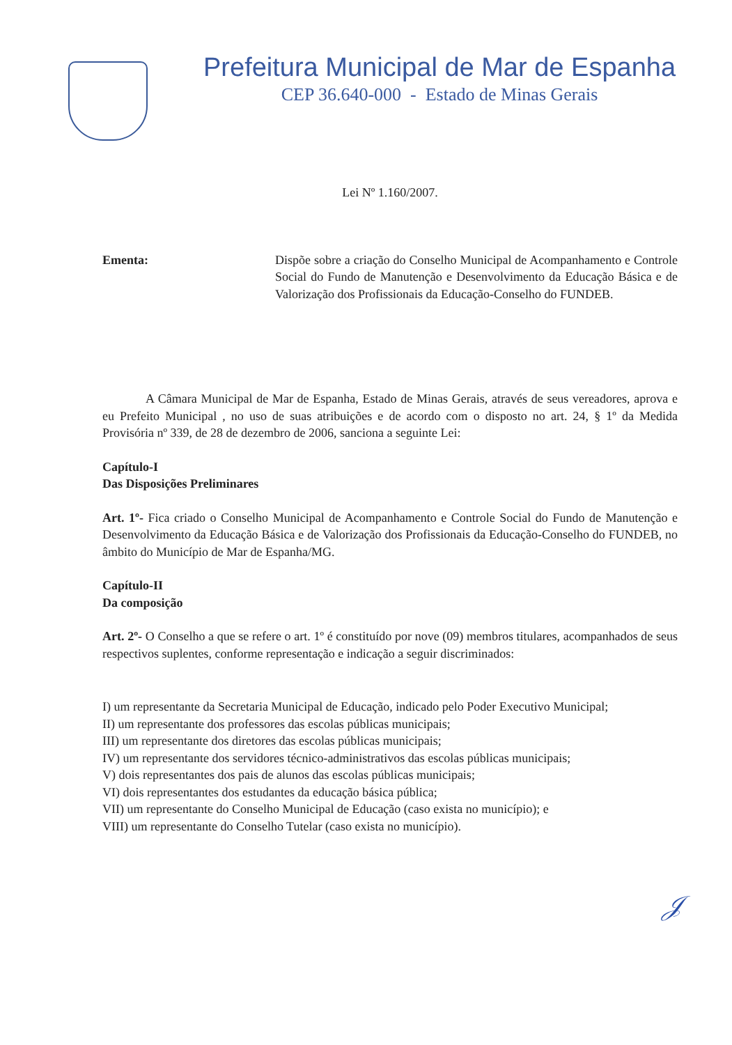Prefeitura Municipal de Mar de Espanha
CEP 36.640-000 - Estado de Minas Gerais
Lei Nº 1.160/2007.
Ementa: Dispõe sobre a criação do Conselho Municipal de Acompanhamento e Controle Social do Fundo de Manutenção e Desenvolvimento da Educação Básica e de Valorização dos Profissionais da Educação-Conselho do FUNDEB.
A Câmara Municipal de Mar de Espanha, Estado de Minas Gerais, através de seus vereadores, aprova e eu Prefeito Municipal , no uso de suas atribuições e de acordo com o disposto no art. 24, § 1º da Medida Provisória nº 339, de 28 de dezembro de 2006, sanciona a seguinte Lei:
Capítulo-I
Das Disposições Preliminares
Art. 1º- Fica criado o Conselho Municipal de Acompanhamento e Controle Social do Fundo de Manutenção e Desenvolvimento da Educação Básica e de Valorização dos Profissionais da Educação-Conselho do FUNDEB, no âmbito do Município de Mar de Espanha/MG.
Capítulo-II
Da composição
Art. 2º- O Conselho a que se refere o art. 1º é constituído por nove (09) membros titulares, acompanhados de seus respectivos suplentes, conforme representação e indicação a seguir discriminados:
I) um representante da Secretaria Municipal de Educação, indicado pelo Poder Executivo Municipal;
II) um representante dos professores das escolas públicas municipais;
III) um representante dos diretores das escolas públicas municipais;
IV) um representante dos servidores técnico-administrativos das escolas públicas municipais;
V) dois representantes dos pais de alunos das escolas públicas municipais;
VI) dois representantes dos estudantes da educação básica pública;
VII) um representante do Conselho Municipal de Educação (caso exista no município); e
VIII) um representante do Conselho Tutelar (caso exista no município).
𝒥